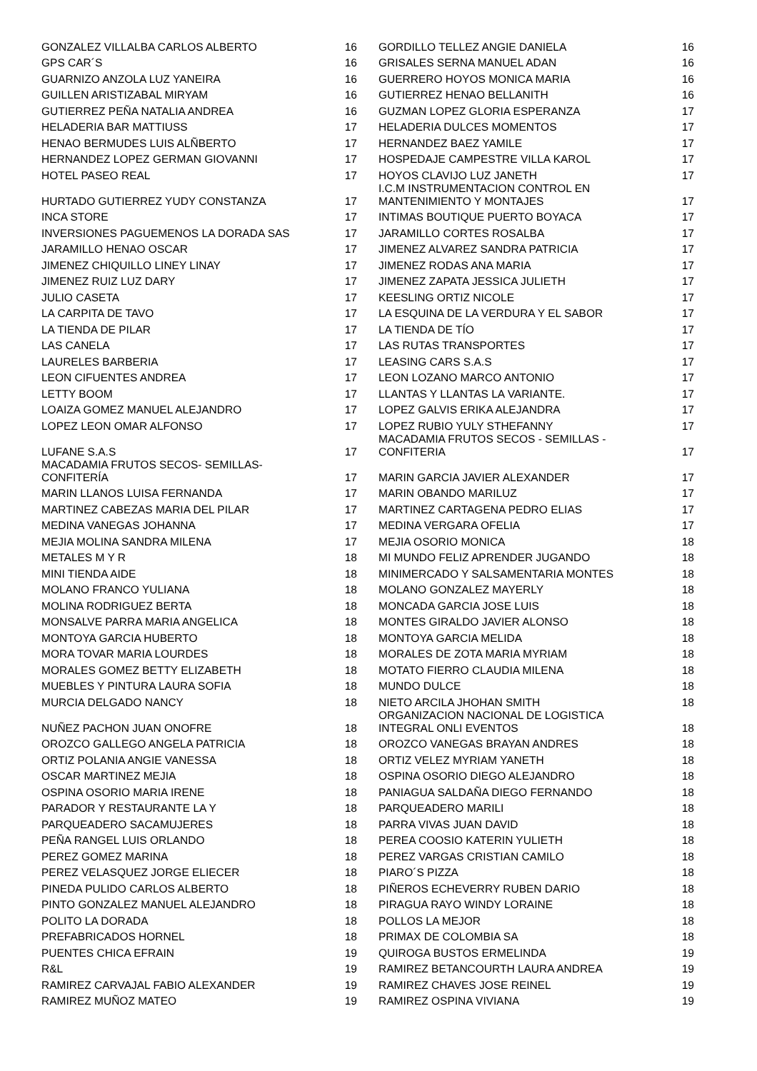| GONZALEZ VILLALBA CARLOS ALBERTO | 16 | GORDILLO TELLEZ ANGIE DANIELA | 16 |
| GPS CAR´S | 16 | GRISALES SERNA MANUEL ADAN | 16 |
| GUARNIZO ANZOLA LUZ YANEIRA | 16 | GUERRERO HOYOS MONICA MARIA | 16 |
| GUILLEN ARISTIZABAL MIRYAM | 16 | GUTIERREZ HENAO BELLANITH | 16 |
| GUTIERREZ PEÑA NATALIA ANDREA | 16 | GUZMAN LOPEZ GLORIA ESPERANZA | 17 |
| HELADERIA BAR MATTIUSS | 17 | HELADERIA DULCES MOMENTOS | 17 |
| HENAO BERMUDES LUIS ALÑBERTO | 17 | HERNANDEZ BAEZ YAMILE | 17 |
| HERNANDEZ LOPEZ GERMAN GIOVANNI | 17 | HOSPEDAJE CAMPESTRE VILLA KAROL | 17 |
| HOTEL PASEO REAL | 17 | HOYOS CLAVIJO LUZ JANETH | 17 |
| HURTADO GUTIERREZ YUDY CONSTANZA | 17 | I.C.M INSTRUMENTACION CONTROL EN MANTENIMIENTO Y MONTAJES | 17 |
| INCA STORE | 17 | INTIMAS BOUTIQUE PUERTO BOYACA | 17 |
| INVERSIONES PAGUEMENOS LA DORADA SAS | 17 | JARAMILLO CORTES ROSALBA | 17 |
| JARAMILLO HENAO OSCAR | 17 | JIMENEZ ALVAREZ SANDRA PATRICIA | 17 |
| JIMENEZ CHIQUILLO LINEY LINAY | 17 | JIMENEZ RODAS ANA MARIA | 17 |
| JIMENEZ RUIZ LUZ DARY | 17 | JIMENEZ ZAPATA JESSICA JULIETH | 17 |
| JULIO CASETA | 17 | KEESLING ORTIZ NICOLE | 17 |
| LA CARPITA DE TAVO | 17 | LA ESQUINA DE LA VERDURA Y EL SABOR | 17 |
| LA TIENDA DE PILAR | 17 | LA TIENDA DE TÍO | 17 |
| LAS CANELA | 17 | LAS RUTAS TRANSPORTES | 17 |
| LAURELES BARBERIA | 17 | LEASING CARS S.A.S | 17 |
| LEON CIFUENTES ANDREA | 17 | LEON LOZANO MARCO ANTONIO | 17 |
| LETTY BOOM | 17 | LLANTAS Y LLANTAS LA VARIANTE. | 17 |
| LOAIZA GOMEZ MANUEL ALEJANDRO | 17 | LOPEZ GALVIS ERIKA ALEJANDRA | 17 |
| LOPEZ LEON OMAR ALFONSO | 17 | LOPEZ RUBIO YULY STHEFANNY | 17 |
| LUFANE S.A.S | 17 | MACADAMIA FRUTOS SECOS - SEMILLAS - CONFITERIA | 17 |
| MACADAMIA FRUTOS SECOS- SEMILLAS- CONFITERÍA | 17 | MARIN GARCIA JAVIER ALEXANDER | 17 |
| MARIN LLANOS LUISA FERNANDA | 17 | MARIN OBANDO MARILUZ | 17 |
| MARTINEZ CABEZAS MARIA DEL PILAR | 17 | MARTINEZ CARTAGENA PEDRO ELIAS | 17 |
| MEDINA VANEGAS JOHANNA | 17 | MEDINA VERGARA OFELIA | 17 |
| MEJIA MOLINA SANDRA MILENA | 17 | MEJIA OSORIO MONICA | 18 |
| METALES M Y R | 18 | MI MUNDO FELIZ APRENDER JUGANDO | 18 |
| MINI TIENDA AIDE | 18 | MINIMERCADO Y SALSAMENTARIA MONTES | 18 |
| MOLANO FRANCO YULIANA | 18 | MOLANO GONZALEZ MAYERLY | 18 |
| MOLINA RODRIGUEZ BERTA | 18 | MONCADA GARCIA JOSE LUIS | 18 |
| MONSALVE PARRA MARIA ANGELICA | 18 | MONTES GIRALDO JAVIER ALONSO | 18 |
| MONTOYA GARCIA HUBERTO | 18 | MONTOYA GARCIA MELIDA | 18 |
| MORA TOVAR MARIA LOURDES | 18 | MORALES DE ZOTA MARIA MYRIAM | 18 |
| MORALES GOMEZ BETTY ELIZABETH | 18 | MOTATO FIERRO CLAUDIA MILENA | 18 |
| MUEBLES Y PINTURA LAURA SOFIA | 18 | MUNDO DULCE | 18 |
| MURCIA DELGADO NANCY | 18 | NIETO ARCILA JHOHAN SMITH | 18 |
| NUÑEZ PACHON JUAN ONOFRE | 18 | ORGANIZACION NACIONAL DE LOGISTICA INTEGRAL ONLI EVENTOS | 18 |
| OROZCO GALLEGO ANGELA PATRICIA | 18 | OROZCO VANEGAS BRAYAN ANDRES | 18 |
| ORTIZ POLANIA ANGIE VANESSA | 18 | ORTIZ VELEZ MYRIAM YANETH | 18 |
| OSCAR MARTINEZ MEJIA | 18 | OSPINA OSORIO DIEGO ALEJANDRO | 18 |
| OSPINA OSORIO MARIA IRENE | 18 | PANIAGUA SALDAÑA DIEGO FERNANDO | 18 |
| PARADOR Y RESTAURANTE LA Y | 18 | PARQUEADERO MARILI | 18 |
| PARQUEADERO SACAMUJERES | 18 | PARRA VIVAS JUAN DAVID | 18 |
| PEÑA RANGEL LUIS ORLANDO | 18 | PEREA COOSIO KATERIN YULIETH | 18 |
| PEREZ GOMEZ MARINA | 18 | PEREZ VARGAS CRISTIAN CAMILO | 18 |
| PEREZ VELASQUEZ JORGE ELIECER | 18 | PIARO´S PIZZA | 18 |
| PINEDA PULIDO CARLOS ALBERTO | 18 | PIÑEROS ECHEVERRY RUBEN DARIO | 18 |
| PINTO GONZALEZ MANUEL ALEJANDRO | 18 | PIRAGUA RAYO WINDY LORAINE | 18 |
| POLITO LA DORADA | 18 | POLLOS LA MEJOR | 18 |
| PREFABRICADOS HORNEL | 18 | PRIMAX DE COLOMBIA SA | 18 |
| PUENTES CHICA EFRAIN | 19 | QUIROGA BUSTOS ERMELINDA | 19 |
| R&L | 19 | RAMIREZ BETANCOURTH LAURA ANDREA | 19 |
| RAMIREZ CARVAJAL FABIO ALEXANDER | 19 | RAMIREZ CHAVES JOSE REINEL | 19 |
| RAMIREZ MUÑOZ MATEO | 19 | RAMIREZ OSPINA VIVIANA | 19 |